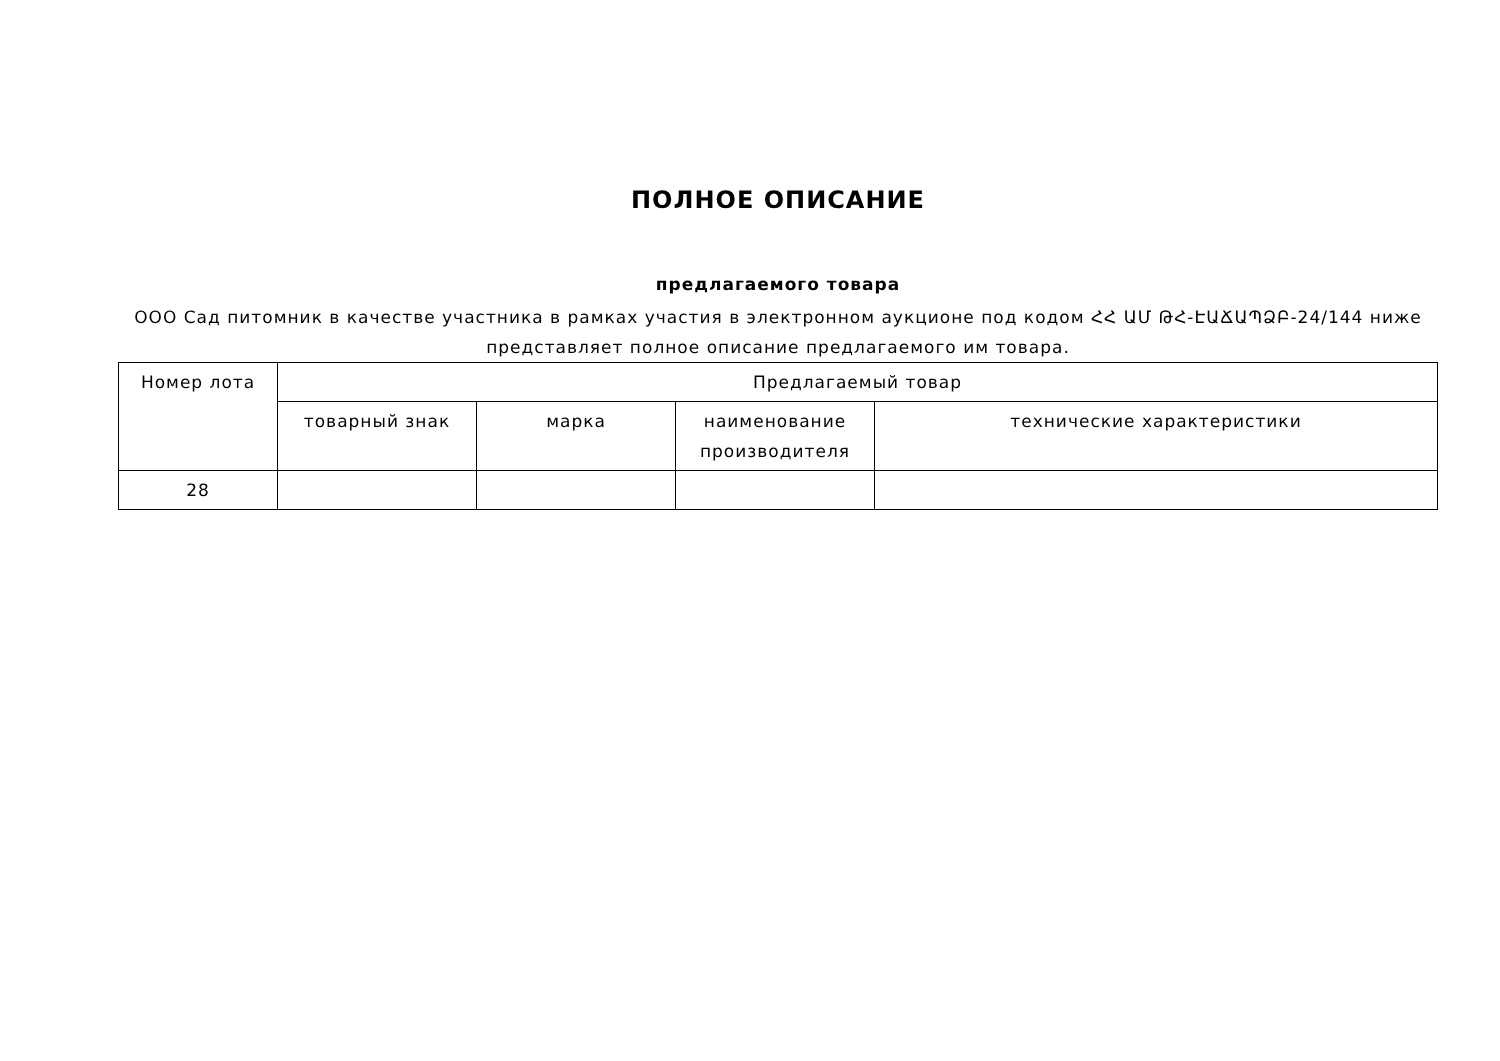ПОЛНОЕ ОПИСАНИЕ
предлагаемого товара
ООО Сад питомник в качестве участника в рамках участия в электронном аукционе под кодом ՀՀ ԱՄ ԹՀ-ԷԱՃԱՊՁԲ-24/144 ниже представляет полное описание предлагаемого им товара.
| Номер лота | Предлагаемый товар | | | |
| --- | --- | --- | --- | --- |
| | товарный знак | марка | наименование производителя | технические характеристики |
| 28 | | | | |